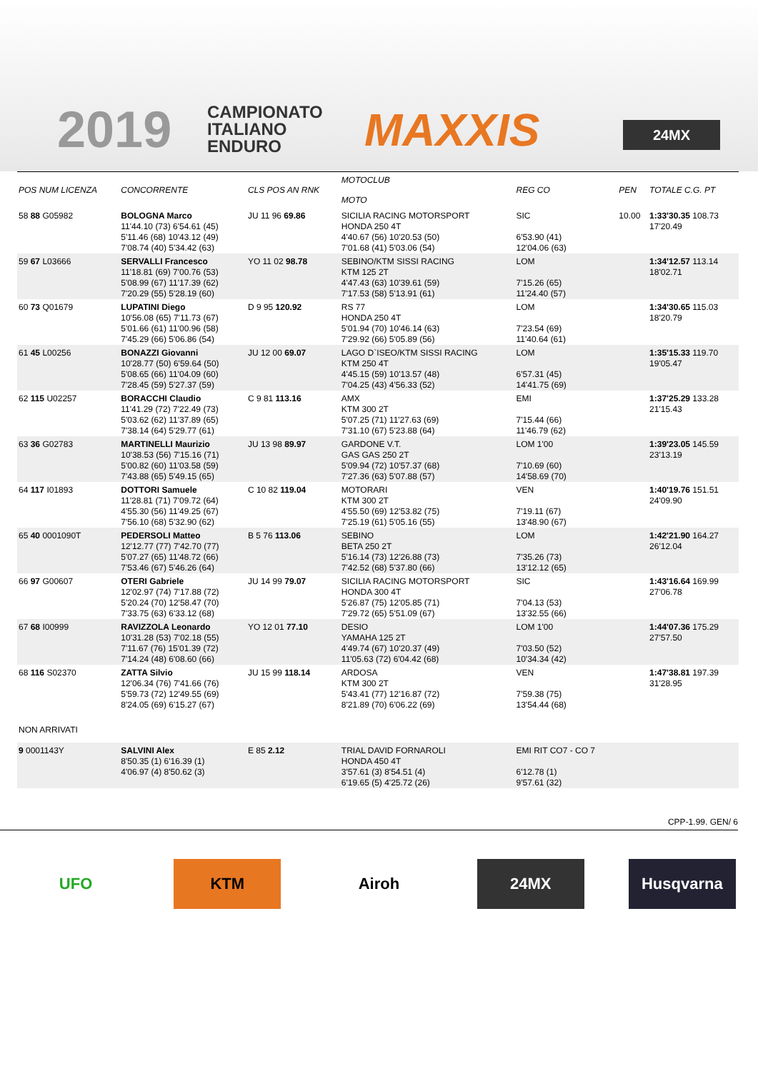2019
CAMPIONATO
ITALIANO
ENDURO
MAXXIS 24MX
| POS NUM LICENZA | CONCORRENTE | CLS POS AN RNK | MOTOCLUB MOTO | REG CO | PEN | TOTALE C.G. PT |
| --- | --- | --- | --- | --- | --- | --- |
| 58 88 G05982 | BOLOGNA Marco 11'44.10 (73) 6'54.61 (45) 5'11.46 (68) 10'43.12 (49) 7'08.74 (40) 5'34.42 (63) | JU 11 96 69.86 | SICILIA RACING MOTORSPORT HONDA 250 4T 4'40.67 (56) 10'20.53 (50) 7'01.68 (41) 5'03.06 (54) | SIC 6'53.90 (41) 12'04.06 (63) | 10.00 | 1:33'30.35 108.73 17'20.49 |
| 59 67 L03666 | SERVALLI Francesco 11'18.81 (69) 7'00.76 (53) 5'08.99 (67) 11'17.39 (62) 7'20.29 (55) 5'28.19 (60) | YO 11 02 98.78 | SEBINO/KTM SISSI RACING KTM 125 2T 4'47.43 (63) 10'39.61 (59) 7'17.53 (58) 5'13.91 (61) | LOM 7'15.26 (65) 11'24.40 (57) | | 1:34'12.57 113.14 18'02.71 |
| 60 73 Q01679 | LUPATINI Diego 10'56.08 (65) 7'11.73 (67) 5'01.66 (61) 11'00.96 (58) 7'45.29 (66) 5'06.86 (54) | D 9 95 120.92 | RS 77 HONDA 250 4T 5'01.94 (70) 10'46.14 (63) 7'29.92 (66) 5'05.89 (56) | LOM 7'23.54 (69) 11'40.64 (61) | | 1:34'30.65 115.03 18'20.79 |
| 61 45 L00256 | BONAZZI Giovanni 10'28.77 (50) 6'59.64 (50) 5'08.65 (66) 11'04.09 (60) 7'28.45 (59) 5'27.37 (59) | JU 12 00 69.07 | LAGO D`ISEO/KTM SISSI RACING KTM 250 4T 4'45.15 (59) 10'13.57 (48) 7'04.25 (43) 4'56.33 (52) | LOM 6'57.31 (45) 14'41.75 (69) | | 1:35'15.33 119.70 19'05.47 |
| 62 115 U02257 | BORACCHI Claudio 11'41.29 (72) 7'22.49 (73) 5'03.62 (62) 11'37.89 (65) 7'38.14 (64) 5'29.77 (61) | C 9 81 113.16 | AMX KTM 300 2T 5'07.25 (71) 11'27.63 (69) 7'31.10 (67) 5'23.88 (64) | EMI 7'15.44 (66) 11'46.79 (62) | | 1:37'25.29 133.28 21'15.43 |
| 63 36 G02783 | MARTINELLI Maurizio 10'38.53 (56) 7'15.16 (71) 5'00.82 (60) 11'03.58 (59) 7'43.88 (65) 5'49.15 (65) | JU 13 98 89.97 | GARDONE V.T. GAS GAS 250 2T 5'09.94 (72) 10'57.37 (68) 7'27.36 (63) 5'07.88 (57) | LOM 1'00 7'10.69 (60) 14'58.69 (70) | | 1:39'23.05 145.59 23'13.19 |
| 64 117 I01893 | DOTTORI Samuele 11'28.81 (71) 7'09.72 (64) 4'55.30 (56) 11'49.25 (67) 7'56.10 (68) 5'32.90 (62) | C 10 82 119.04 | MOTORARI KTM 300 2T 4'55.50 (69) 12'53.82 (75) 7'25.19 (61) 5'05.16 (55) | VEN 7'19.11 (67) 13'48.90 (67) | | 1:40'19.76 151.51 24'09.90 |
| 65 40 0001090T | PEDERSOLI Matteo 12'12.77 (77) 7'42.70 (77) 5'07.27 (65) 11'48.72 (66) 7'53.46 (67) 5'46.26 (64) | B 5 76 113.06 | SEBINO BETA 250 2T 5'16.14 (73) 12'26.88 (73) 7'42.52 (68) 5'37.80 (66) | LOM 7'35.26 (73) 13'12.12 (65) | | 1:42'21.90 164.27 26'12.04 |
| 66 97 G00607 | OTERI Gabriele 12'02.97 (74) 7'17.88 (72) 5'20.24 (70) 12'58.47 (70) 7'33.75 (63) 6'33.12 (68) | JU 14 99 79.07 | SICILIA RACING MOTORSPORT HONDA 300 4T 5'26.87 (75) 12'05.85 (71) 7'29.72 (65) 5'51.09 (67) | SIC 7'04.13 (53) 13'32.55 (66) | | 1:43'16.64 169.99 27'06.78 |
| 67 68 I00999 | RAVIZZOLA Leonardo 10'31.28 (53) 7'02.18 (55) 7'11.67 (76) 15'01.39 (72) 7'14.24 (48) 6'08.60 (66) | YO 12 01 77.10 | DESIO YAMAHA 125 2T 4'49.74 (67) 10'20.37 (49) 11'05.63 (72) 6'04.42 (68) | LOM 1'00 7'03.50 (52) 10'34.34 (42) | | 1:44'07.36 175.29 27'57.50 |
| 68 116 S02370 | ZATTA Silvio 12'06.34 (76) 7'41.66 (76) 5'59.73 (72) 12'49.55 (69) 8'24.05 (69) 6'15.27 (67) | JU 15 99 118.14 | ARDOSA KTM 300 2T 5'43.41 (77) 12'16.87 (72) 8'21.89 (70) 6'06.22 (69) | VEN 7'59.38 (75) 13'54.44 (68) | | 1:47'38.81 197.39 31'28.95 |
| NON ARRIVATI | | | | | | |
| 9 0001143Y | SALVINI Alex 8'50.35 (1) 6'16.39 (1) 4'06.97 (4) 8'50.62 (3) | E 85 2.12 | TRIAL DAVID FORNAROLI HONDA 450 4T 3'57.61 (3) 8'54.51 (4) 6'19.65 (5) 4'25.72 (26) | EMI RIT CO7 - CO 7 6'12.78 (1) 9'57.61 (32) | | |
CPP-1.99. GEN/ 6
UFO KTM Airoh 24MX Husqvarna